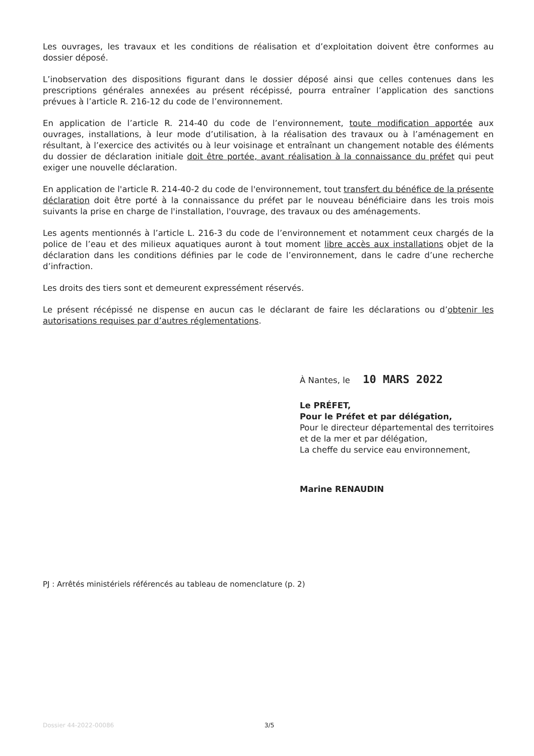Les ouvrages, les travaux et les conditions de réalisation et d’exploitation doivent être conformes au dossier déposé.
L’inobservation des dispositions figurant dans le dossier déposé ainsi que celles contenues dans les prescriptions générales annexées au présent récépissé, pourra entraîner l’application des sanctions prévues à l’article R. 216-12 du code de l’environnement.
En application de l’article R. 214-40 du code de l’environnement, toute modification apportée aux ouvrages, installations, à leur mode d’utilisation, à la réalisation des travaux ou à l’aménagement en résultant, à l’exercice des activités ou à leur voisinage et entraînant un changement notable des éléments du dossier de déclaration initiale doit être portée, avant réalisation à la connaissance du préfet qui peut exiger une nouvelle déclaration.
En application de l'article R. 214-40-2 du code de l'environnement, tout transfert du bénéfice de la présente déclaration doit être porté à la connaissance du préfet par le nouveau bénéficiaire dans les trois mois suivants la prise en charge de l'installation, l'ouvrage, des travaux ou des aménagements.
Les agents mentionnés à l’article L. 216-3 du code de l’environnement et notamment ceux chargés de la police de l’eau et des milieux aquatiques auront à tout moment libre accès aux installations objet de la déclaration dans les conditions définies par le code de l’environnement, dans le cadre d’une recherche d’infraction.
Les droits des tiers sont et demeurent expressément réservés.
Le présent récépissé ne dispense en aucun cas le déclarant de faire les déclarations ou d’obtenir les autorisations requises par d’autres réglementations.
À Nantes, le 10 MARS 2022
Le PRÉFET,
Pour le Préfet et par délégation,
Pour le directeur départemental des territoires et de la mer et par délégation,
La cheffe du service eau environnement,
Marine RENAUDIN
PJ : Arrêtés ministériels référencés au tableau de nomenclature (p. 2)
Dossier 44-2022-00086 3/5